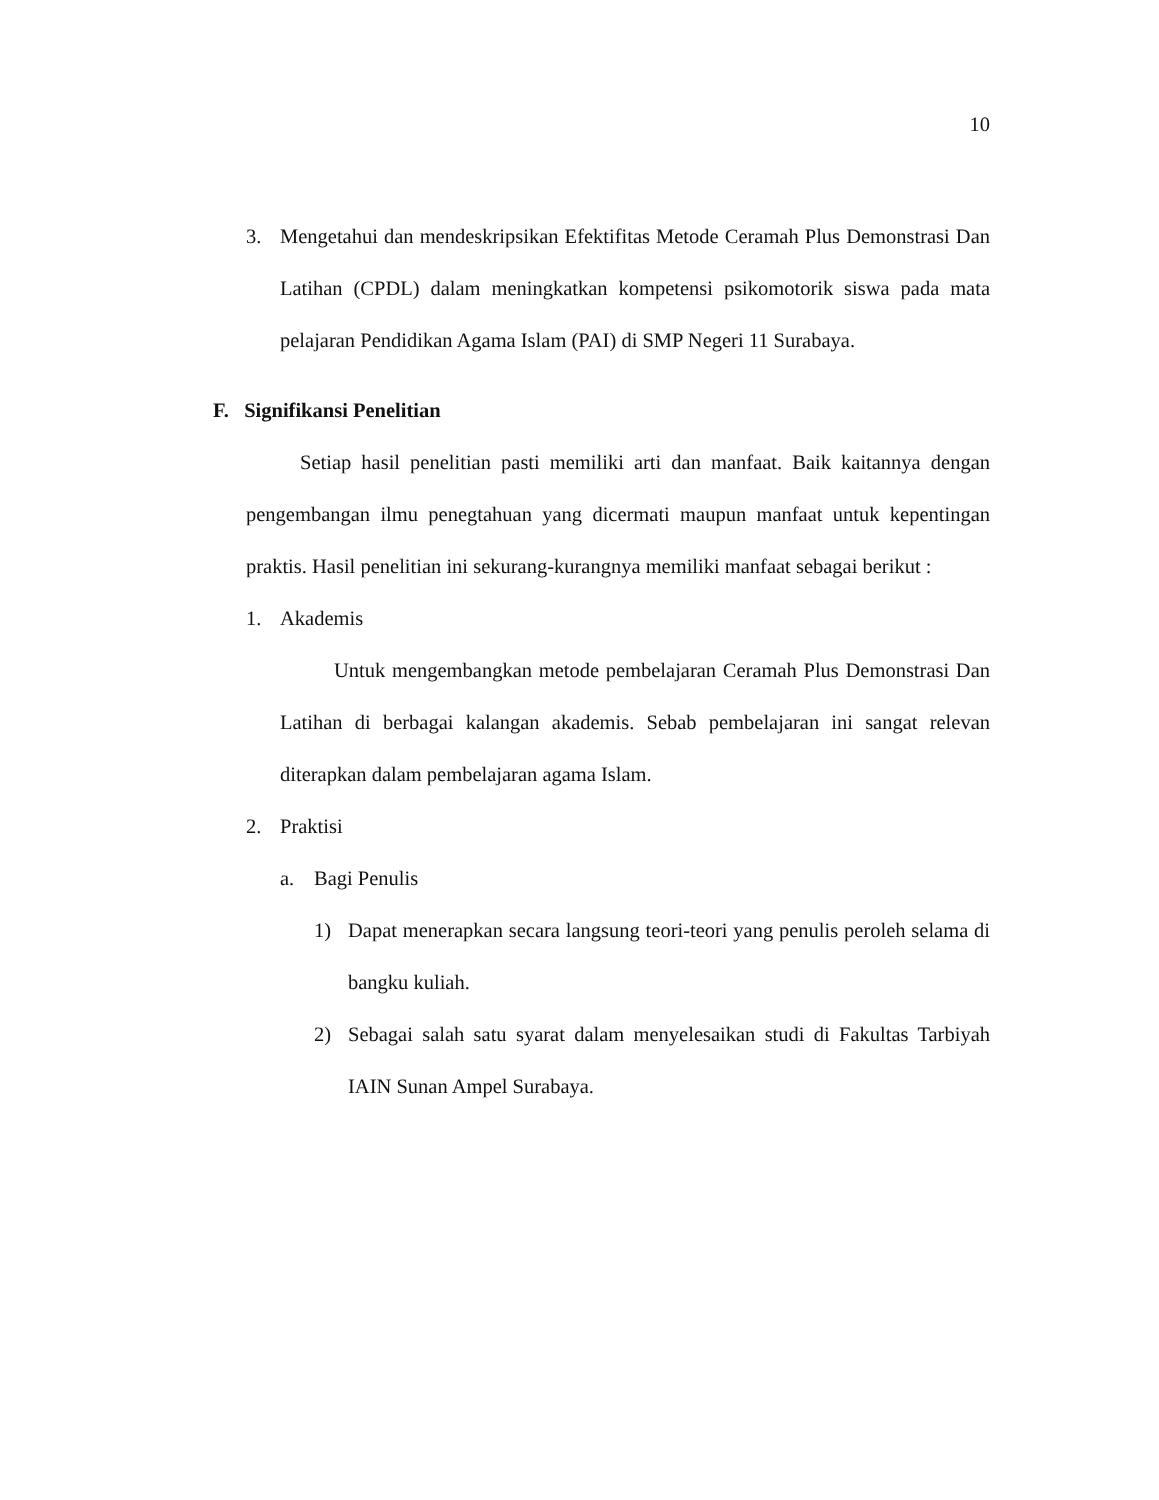10
3. Mengetahui dan mendeskripsikan Efektifitas Metode Ceramah Plus Demonstrasi Dan Latihan (CPDL) dalam meningkatkan kompetensi psikomotorik siswa pada mata pelajaran Pendidikan Agama Islam (PAI) di SMP Negeri 11 Surabaya.
F. Signifikansi Penelitian
Setiap hasil penelitian pasti memiliki arti dan manfaat. Baik kaitannya dengan pengembangan ilmu penegtahuan yang dicermati maupun manfaat untuk kepentingan praktis. Hasil penelitian ini sekurang-kurangnya memiliki manfaat sebagai berikut :
1. Akademis
Untuk mengembangkan metode pembelajaran Ceramah Plus Demonstrasi Dan Latihan di berbagai kalangan akademis. Sebab pembelajaran ini sangat relevan diterapkan dalam pembelajaran agama Islam.
2. Praktisi
a. Bagi Penulis
1) Dapat menerapkan secara langsung teori-teori yang penulis peroleh selama di bangku kuliah.
2) Sebagai salah satu syarat dalam menyelesaikan studi di Fakultas Tarbiyah IAIN Sunan Ampel Surabaya.